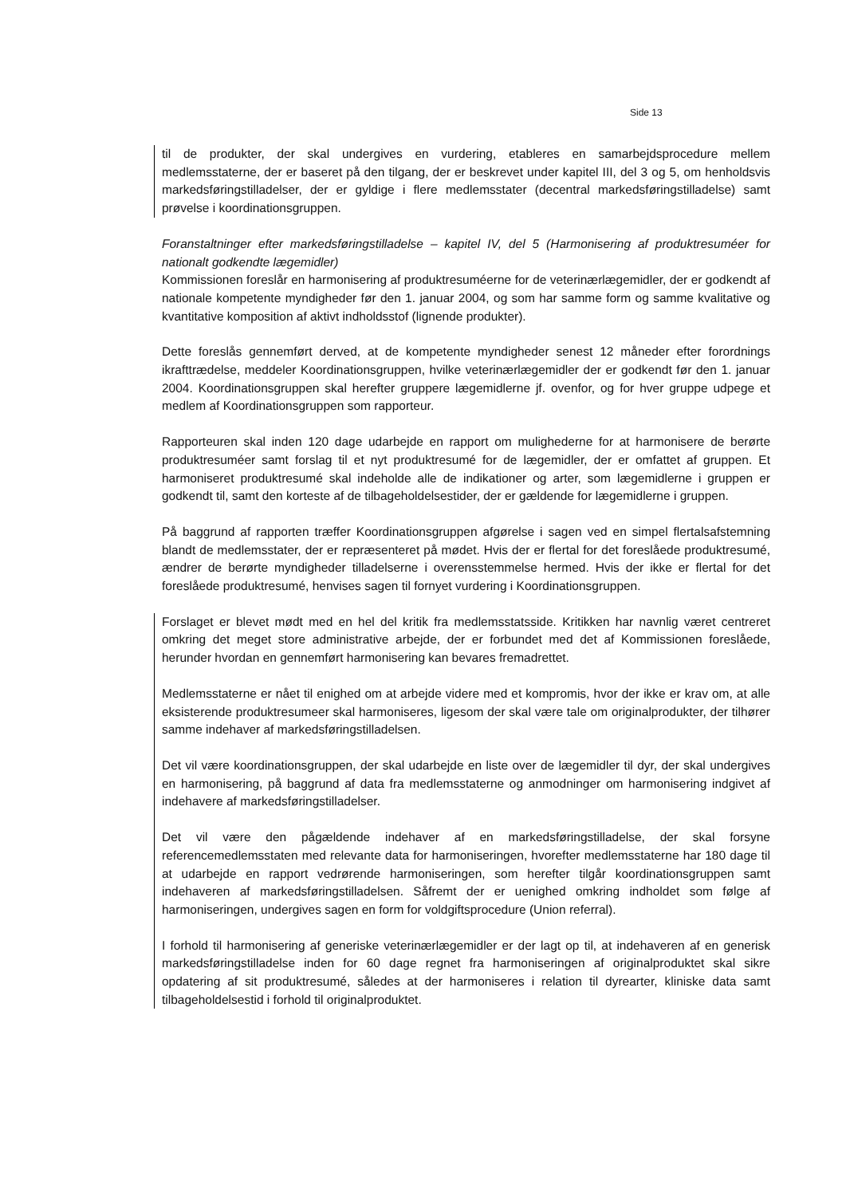Side 13
til de produkter, der skal undergives en vurdering, etableres en samarbejdsprocedure mellem medlemsstaterne, der er baseret på den tilgang, der er beskrevet under kapitel III, del 3 og 5, om henholdsvis markedsføringstilladelser, der er gyldige i flere medlemsstater (decentral markedsføringstilladelse) samt prøvelse i koordinationsgruppen.
Foranstaltninger efter markedsføringstilladelse – kapitel IV, del 5 (Harmonisering af produktresuméer for nationalt godkendte lægemidler)
Kommissionen foreslår en harmonisering af produktresuméerne for de veterinærlægemidler, der er godkendt af nationale kompetente myndigheder før den 1. januar 2004, og som har samme form og samme kvalitative og kvantitative komposition af aktivt indholdsstof (lignende produkter).
Dette foreslås gennemført derved, at de kompetente myndigheder senest 12 måneder efter forordnings ikrafttrædelse, meddeler Koordinationsgruppen, hvilke veterinærlægemidler der er godkendt før den 1. januar 2004. Koordinationsgruppen skal herefter gruppere lægemidlerne jf. ovenfor, og for hver gruppe udpege et medlem af Koordinationsgruppen som rapporteur.
Rapporteuren skal inden 120 dage udarbejde en rapport om mulighederne for at harmonisere de berørte produktresuméer samt forslag til et nyt produktresumé for de lægemidler, der er omfattet af gruppen. Et harmoniseret produktresumé skal indeholde alle de indikationer og arter, som lægemidlerne i gruppen er godkendt til, samt den korteste af de tilbageholdelsestider, der er gældende for lægemidlerne i gruppen.
På baggrund af rapporten træffer Koordinationsgruppen afgørelse i sagen ved en simpel flertalsafstemning blandt de medlemsstater, der er repræsenteret på mødet. Hvis der er flertal for det foreslåede produktresumé, ændrer de berørte myndigheder tilladelserne i overensstemmelse hermed. Hvis der ikke er flertal for det foreslåede produktresumé, henvises sagen til fornyet vurdering i Koordinationsgruppen.
Forslaget er blevet mødt med en hel del kritik fra medlemsstatsside. Kritikken har navnlig været centreret omkring det meget store administrative arbejde, der er forbundet med det af Kommissionen foreslåede, herunder hvordan en gennemført harmonisering kan bevares fremadrettet.
Medlemsstaterne er nået til enighed om at arbejde videre med et kompromis, hvor der ikke er krav om, at alle eksisterende produktresumeer skal harmoniseres, ligesom der skal være tale om originalprodukter, der tilhører samme indehaver af markedsføringstilladelsen.
Det vil være koordinationsgruppen, der skal udarbejde en liste over de lægemidler til dyr, der skal undergives en harmonisering, på baggrund af data fra medlemsstaterne og anmodninger om harmonisering indgivet af indehavere af markedsføringstilladelser.
Det vil være den pågældende indehaver af en markedsføringstilladelse, der skal forsyne referencemedlemsstaten med relevante data for harmoniseringen, hvorefter medlemsstaterne har 180 dage til at udarbejde en rapport vedrørende harmoniseringen, som herefter tilgår koordinationsgruppen samt indehaveren af markedsføringstilladelsen. Såfremt der er uenighed omkring indholdet som følge af harmoniseringen, undergives sagen en form for voldgiftsprocedure (Union referral).
I forhold til harmonisering af generiske veterinærlægemidler er der lagt op til, at indehaveren af en generisk markedsføringstilladelse inden for 60 dage regnet fra harmoniseringen af originalproduktet skal sikre opdatering af sit produktresumé, således at der harmoniseres i relation til dyrearter, kliniske data samt tilbageholdelsestid i forhold til originalproduktet.